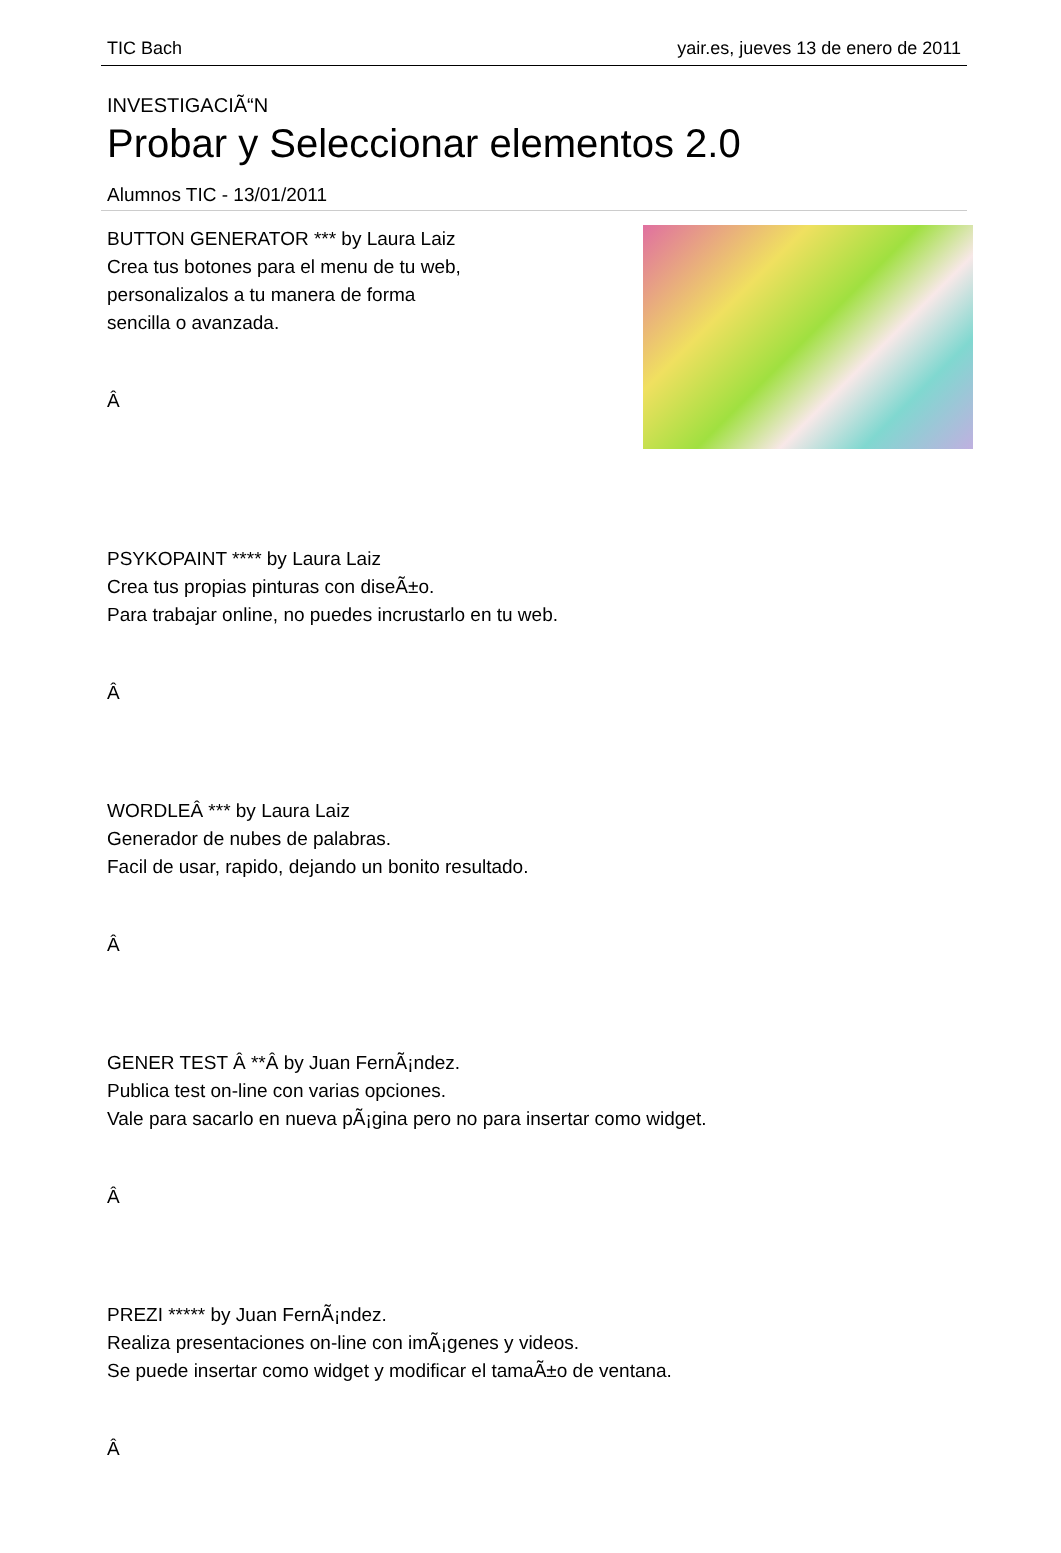TIC Bach yair.es, jueves 13 de enero de 2011
INVESTIGACIÃ“N
Probar y Seleccionar elementos 2.0
Alumnos TIC - 13/01/2011
BUTTON GENERATOR *** by Laura Laiz
Crea tus botones para el menu de tu web,
personalizalos a tu manera de forma
sencilla o avanzada.
Â
PSYKOPAINT **** by Laura Laiz
Crea tus propias pinturas con diseÃ±o.
Para trabajar online, no puedes incrustarlo en tu web.
Â
WORDLEÂ *** by Laura Laiz
Generador de nubes de palabras.
Facil de usar, rapido, dejando un bonito resultado.
Â
GENER TEST Â **Â by Juan FernÃ¡ndez.
Publica test on-line con varias opciones.
Vale para sacarlo en nueva pÃ¡gina pero no para insertar como widget.
Â
PREZI ***** by Juan FernÃ¡ndez.
Realiza presentaciones on-line con imÃ¡genes y videos.
Se puede insertar como widget y modificar el tamaÃ±o de ventana.
Â